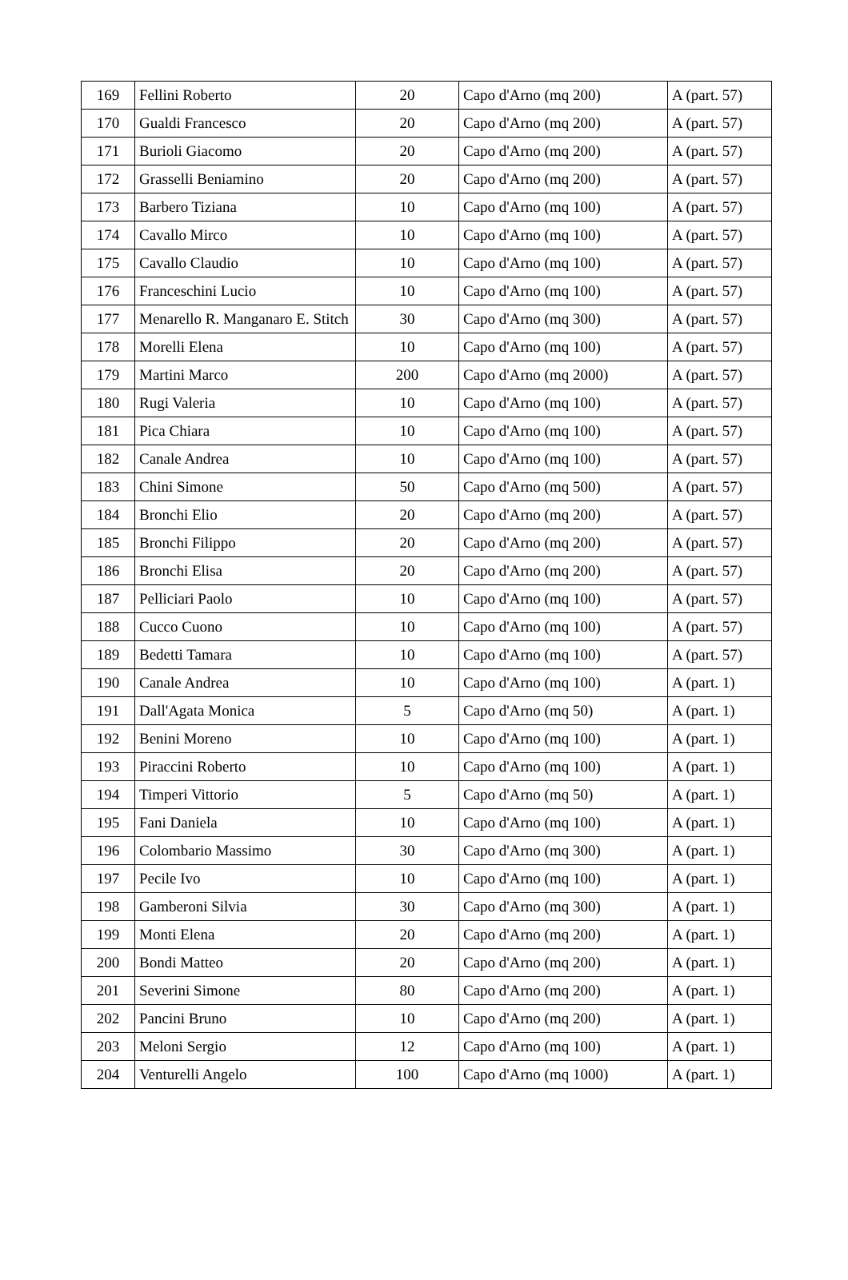| 169 | Fellini Roberto | 20 | Capo d'Arno (mq 200) | A (part. 57) |
| 170 | Gualdi Francesco | 20 | Capo d'Arno (mq 200) | A (part. 57) |
| 171 | Burioli Giacomo | 20 | Capo d'Arno (mq 200) | A (part. 57) |
| 172 | Grasselli Beniamino | 20 | Capo d'Arno (mq 200) | A (part. 57) |
| 173 | Barbero Tiziana | 10 | Capo d'Arno (mq 100) | A (part. 57) |
| 174 | Cavallo Mirco | 10 | Capo d'Arno (mq 100) | A (part. 57) |
| 175 | Cavallo Claudio | 10 | Capo d'Arno (mq 100) | A (part. 57) |
| 176 | Franceschini Lucio | 10 | Capo d'Arno (mq 100) | A (part. 57) |
| 177 | Menarello R. Manganaro E. Stitch | 30 | Capo d'Arno (mq 300) | A (part. 57) |
| 178 | Morelli Elena | 10 | Capo d'Arno (mq 100) | A (part. 57) |
| 179 | Martini Marco | 200 | Capo d'Arno (mq 2000) | A (part. 57) |
| 180 | Rugi Valeria | 10 | Capo d'Arno (mq 100) | A (part. 57) |
| 181 | Pica Chiara | 10 | Capo d'Arno (mq 100) | A (part. 57) |
| 182 | Canale Andrea | 10 | Capo d'Arno (mq 100) | A (part. 57) |
| 183 | Chini Simone | 50 | Capo d'Arno (mq 500) | A (part. 57) |
| 184 | Bronchi Elio | 20 | Capo d'Arno (mq 200) | A (part. 57) |
| 185 | Bronchi Filippo | 20 | Capo d'Arno (mq 200) | A (part. 57) |
| 186 | Bronchi Elisa | 20 | Capo d'Arno (mq 200) | A (part. 57) |
| 187 | Pelliciari Paolo | 10 | Capo d'Arno (mq 100) | A (part. 57) |
| 188 | Cucco Cuono | 10 | Capo d'Arno (mq 100) | A (part. 57) |
| 189 | Bedetti Tamara | 10 | Capo d'Arno (mq 100) | A (part. 57) |
| 190 | Canale Andrea | 10 | Capo d'Arno (mq 100) | A (part. 1) |
| 191 | Dall'Agata Monica | 5 | Capo d'Arno (mq 50) | A (part. 1) |
| 192 | Benini Moreno | 10 | Capo d'Arno (mq 100) | A (part. 1) |
| 193 | Piraccini Roberto | 10 | Capo d'Arno (mq 100) | A (part. 1) |
| 194 | Timperi Vittorio | 5 | Capo d'Arno (mq 50) | A (part. 1) |
| 195 | Fani Daniela | 10 | Capo d'Arno (mq 100) | A (part. 1) |
| 196 | Colombario Massimo | 30 | Capo d'Arno (mq 300) | A (part. 1) |
| 197 | Pecile Ivo | 10 | Capo d'Arno (mq 100) | A (part. 1) |
| 198 | Gamberoni Silvia | 30 | Capo d'Arno (mq 300) | A (part. 1) |
| 199 | Monti Elena | 20 | Capo d'Arno (mq 200) | A (part. 1) |
| 200 | Bondi Matteo | 20 | Capo d'Arno (mq 200) | A (part. 1) |
| 201 | Severini Simone | 80 | Capo d'Arno (mq 200) | A (part. 1) |
| 202 | Pancini Bruno | 10 | Capo d'Arno (mq 200) | A (part. 1) |
| 203 | Meloni Sergio | 12 | Capo d'Arno (mq 100) | A (part. 1) |
| 204 | Venturelli Angelo | 100 | Capo d'Arno (mq 1000) | A (part. 1) |